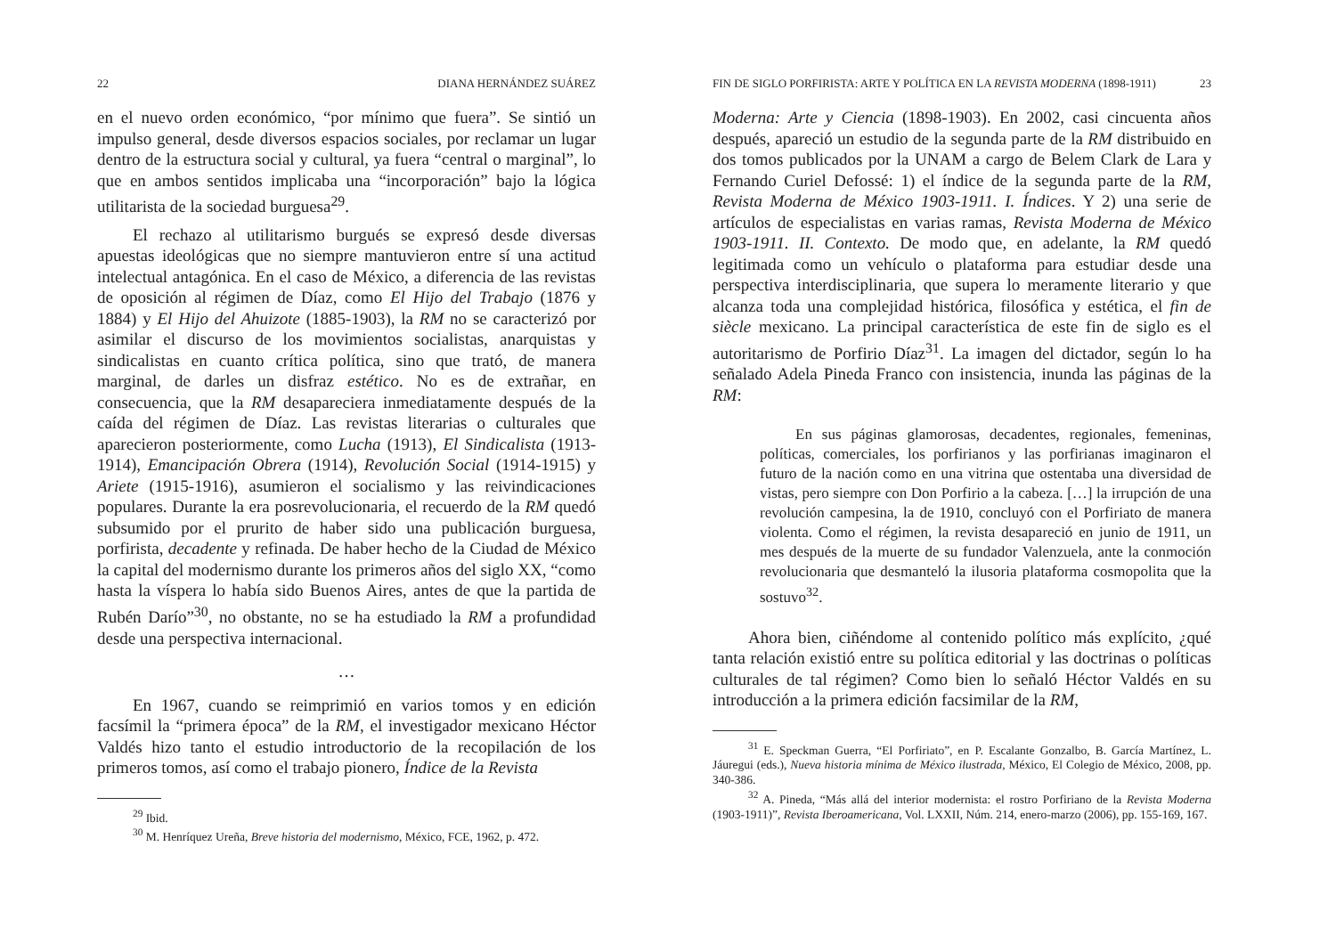22 DIANA HERNÁNDEZ SUÁREZ
en el nuevo orden económico, “por mínimo que fuera”. Se sintió un impulso general, desde diversos espacios sociales, por reclamar un lugar dentro de la estructura social y cultural, ya fuera “central o marginal”, lo que en ambos sentidos implicaba una “incorporación” bajo la lógica utilitarista de la sociedad burguesa<sup>29</sup>.
El rechazo al utilitarismo burgués se expresó desde diversas apuestas ideológicas que no siempre mantuvieron entre sí una actitud intelectual antagónica. En el caso de México, a diferencia de las revistas de oposición al régimen de Díaz, como El Hijo del Trabajo (1876 y 1884) y El Hijo del Ahuizote (1885-1903), la RM no se caracterizó por asimilar el discurso de los movimientos socialistas, anarquistas y sindicalistas en cuanto crítica política, sino que trató, de manera marginal, de darles un disfraz estético. No es de extrañar, en consecuencia, que la RM desapareciera inmediatamente después de la caída del régimen de Díaz. Las revistas literarias o culturales que aparecieron posteriormente, como Lucha (1913), El Sindicalista (1913-1914), Emancipación Obrera (1914), Revolución Social (1914-1915) y Ariete (1915-1916), asumieron el socialismo y las reivindicaciones populares. Durante la era posrevolucionaria, el recuerdo de la RM quedó subsumido por el prurito de haber sido una publicación burguesa, porfirista, decadente y refinada. De haber hecho de la Ciudad de México la capital del modernismo durante los primeros años del siglo XX, “como hasta la víspera lo había sido Buenos Aires, antes de que la partida de Rubén Darío”<sup>30</sup>, no obstante, no se ha estudiado la RM a profundidad desde una perspectiva internacional.
…
En 1967, cuando se reimprimió en varios tomos y en edición facsímil la “primera época” de la RM, el investigador mexicano Héctor Valdés hizo tanto el estudio introductorio de la recopilación de los primeros tomos, así como el trabajo pionero, Índice de la Revista
<sup>29</sup> Ibid.
<sup>30</sup> M. Henríquez Ureña, Breve historia del modernismo, México, FCE, 1962, p. 472.
FIN DE SIGLO PORFIRISTA: ARTE Y POLÍTICA EN LA REVISTA MODERNA (1898-1911) 23
Moderna: Arte y Ciencia (1898-1903). En 2002, casi cincuenta años después, apareció un estudio de la segunda parte de la RM distribuido en dos tomos publicados por la UNAM a cargo de Belem Clark de Lara y Fernando Curiel Defossé: 1) el índice de la segunda parte de la RM, Revista Moderna de México 1903-1911. I. Índices. Y 2) una serie de artículos de especialistas en varias ramas, Revista Moderna de México 1903-1911. II. Contexto. De modo que, en adelante, la RM quedó legitimada como un vehículo o plataforma para estudiar desde una perspectiva interdisciplinaria, que supera lo meramente literario y que alcanza toda una complejidad histórica, filosófica y estética, el fin de siècle mexicano. La principal característica de este fin de siglo es el autoritarismo de Porfirio Díaz<sup>31</sup>. La imagen del dictador, según lo ha señalado Adela Pineda Franco con insistencia, inunda las páginas de la RM:
En sus páginas glamorosas, decadentes, regionales, femeninas, políticas, comerciales, los porfirianos y las porfirianas imaginaron el futuro de la nación como en una vitrina que ostentaba una diversidad de vistas, pero siempre con Don Porfirio a la cabeza. […] la irrupción de una revolución campesina, la de 1910, concluyó con el Porfiriato de manera violenta. Como el régimen, la revista desapareció en junio de 1911, un mes después de la muerte de su fundador Valenzuela, ante la conmoción revolucionaria que desmanteló la ilusoria plataforma cosmopolita que la sostuvo<sup>32</sup>.
Ahora bien, ciñéndome al contenido político más explícito, ¿qué tanta relación existió entre su política editorial y las doctrinas o políticas culturales de tal régimen? Como bien lo señaló Héctor Valdés en su introducción a la primera edición facsimilar de la RM,
<sup>31</sup> E. Speckman Guerra, “El Porfiriato”, en P. Escalante Gonzalbo, B. García Martínez, L. Jáuregui (eds.), Nueva historia mínima de México ilustrada, México, El Colegio de México, 2008, pp. 340-386.
<sup>32</sup> A. Pineda, “Más allá del interior modernista: el rostro Porfiriano de la Revista Moderna (1903-1911)”, Revista Iberoamericana, Vol. LXXII, Núm. 214, enero-marzo (2006), pp. 155-169, 167.